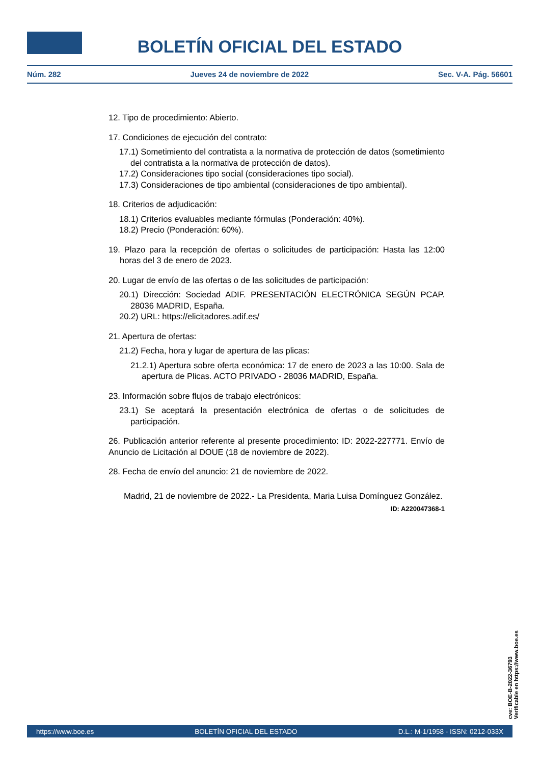BOLETÍN OFICIAL DEL ESTADO
Núm. 282 Jueves 24 de noviembre de 2022 Sec. V-A. Pág. 56601
12. Tipo de procedimiento: Abierto.
17. Condiciones de ejecución del contrato:
17.1) Sometimiento del contratista a la normativa de protección de datos (sometimiento del contratista a la normativa de protección de datos).
17.2) Consideraciones tipo social (consideraciones tipo social).
17.3) Consideraciones de tipo ambiental (consideraciones de tipo ambiental).
18. Criterios de adjudicación:
18.1) Criterios evaluables mediante fórmulas (Ponderación: 40%).
18.2) Precio (Ponderación: 60%).
19. Plazo para la recepción de ofertas o solicitudes de participación: Hasta las 12:00 horas del 3 de enero de 2023.
20. Lugar de envío de las ofertas o de las solicitudes de participación:
20.1) Dirección: Sociedad ADIF. PRESENTACIÓN ELECTRÓNICA SEGÚN PCAP. 28036 MADRID, España.
20.2) URL: https://elicitadores.adif.es/
21. Apertura de ofertas:
21.2) Fecha, hora y lugar de apertura de las plicas:
21.2.1) Apertura sobre oferta económica: 17 de enero de 2023 a las 10:00. Sala de apertura de Plicas. ACTO PRIVADO - 28036 MADRID, España.
23. Información sobre flujos de trabajo electrónicos:
23.1) Se aceptará la presentación electrónica de ofertas o de solicitudes de participación.
26. Publicación anterior referente al presente procedimiento: ID: 2022-227771. Envío de Anuncio de Licitación al DOUE (18 de noviembre de 2022).
28. Fecha de envío del anuncio: 21 de noviembre de 2022.
Madrid, 21 de noviembre de 2022.- La Presidenta, Maria Luisa Domínguez González.
ID: A220047368-1
cve: BOE-B-2022-36793
Verificable en https://www.boe.es
https://www.boe.es BOLETÍN OFICIAL DEL ESTADO D.L.: M-1/1958 - ISSN: 0212-033X